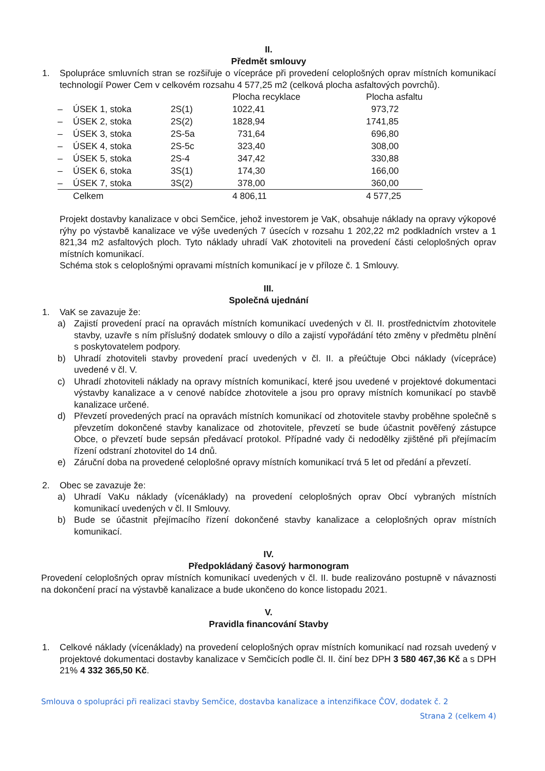II.
Předmět smlouvy
1. Spolupráce smluvních stran se rozšiřuje o vícepráce při provedení celoplošných oprav místních komunikací technologií Power Cem v celkovém rozsahu 4 577,25 m2 (celková plocha asfaltových povrchů).
| | | | Plocha recyklace | | Plocha asfaltu |
| – | ÚSEK 1, stoka | 2S(1) | 1022,41 | | 973,72 |
| – | ÚSEK 2, stoka | 2S(2) | 1828,94 | | 1741,85 |
| – | ÚSEK 3, stoka | 2S-5a | 731,64 | | 696,80 |
| – | ÚSEK 4, stoka | 2S-5c | 323,40 | | 308,00 |
| – | ÚSEK 5, stoka | 2S-4 | 347,42 | | 330,88 |
| – | ÚSEK 6, stoka | 3S(1) | 174,30 | | 166,00 |
| – | ÚSEK 7, stoka | 3S(2) | 378,00 | | 360,00 |
| | Celkem | | 4 806,11 | | 4 577,25 |
Projekt dostavby kanalizace v obci Semčice, jehož investorem je VaK, obsahuje náklady na opravy výkopové rýhy po výstavbě kanalizace ve výše uvedených 7 úsecích v rozsahu 1 202,22 m2 podkladních vrstev a 1 821,34 m2 asfaltových ploch. Tyto náklady uhradí VaK zhotoviteli na provedení části celoplošných oprav místních komunikací.
Schéma stok s celoplošnými opravami místních komunikací je v příloze č. 1 Smlouvy.
III.
Společná ujednání
1. VaK se zavazuje že:
a) Zajistí provedení prací na opravách místních komunikací uvedených v čl. II. prostřednictvím zhotovitele stavby, uzavře s ním příslušný dodatek smlouvy o dílo a zajistí vypořádání této změny v předmětu plnění s poskytovatelem podpory.
b) Uhradí zhotoviteli stavby provedení prací uvedených v čl. II. a přeúčtuje Obci náklady (vícepráce) uvedené v čl. V.
c) Uhradí zhotoviteli náklady na opravy místních komunikací, které jsou uvedené v projektové dokumentaci výstavby kanalizace a v cenové nabídce zhotovitele a jsou pro opravy místních komunikací po stavbě kanalizace určené.
d) Převzetí provedených prací na opravách místních komunikací od zhotovitele stavby proběhne společně s převzetím dokončené stavby kanalizace od zhotovitele, převzetí se bude účastnit pověřený zástupce Obce, o převzetí bude sepsán předávací protokol. Případné vady či nedodělky zjištěné při přejímacím řízení odstraní zhotovitel do 14 dnů.
e) Záruční doba na provedené celoplošné opravy místních komunikací trvá 5 let od předání a převzetí.
2. Obec se zavazuje že:
a) Uhradí VaKu náklady (vícenáklady) na provedení celoplošných oprav Obcí vybraných místních komunikací uvedených v čl. II Smlouvy.
b) Bude se účastnit přejímacího řízení dokončené stavby kanalizace a celoplošných oprav místních komunikací.
IV.
Předpokládaný časový harmonogram
Provedení celoplošných oprav místních komunikací uvedených v čl. II. bude realizováno postupně v návaznosti na dokončení prací na výstavbě kanalizace a bude ukončeno do konce listopadu 2021.
V.
Pravidla financování Stavby
1. Celkové náklady (vícenáklady) na provedení celoplošných oprav místních komunikací nad rozsah uvedený v projektové dokumentaci dostavby kanalizace v Semčicích podle čl. II. činí bez DPH 3 580 467,36 Kč a s DPH 21% 4 332 365,50 Kč.
Smlouva o spolupráci při realizaci stavby Semčice, dostavba kanalizace a intenzifikace ČOV, dodatek č. 2
Strana 2 (celkem 4)